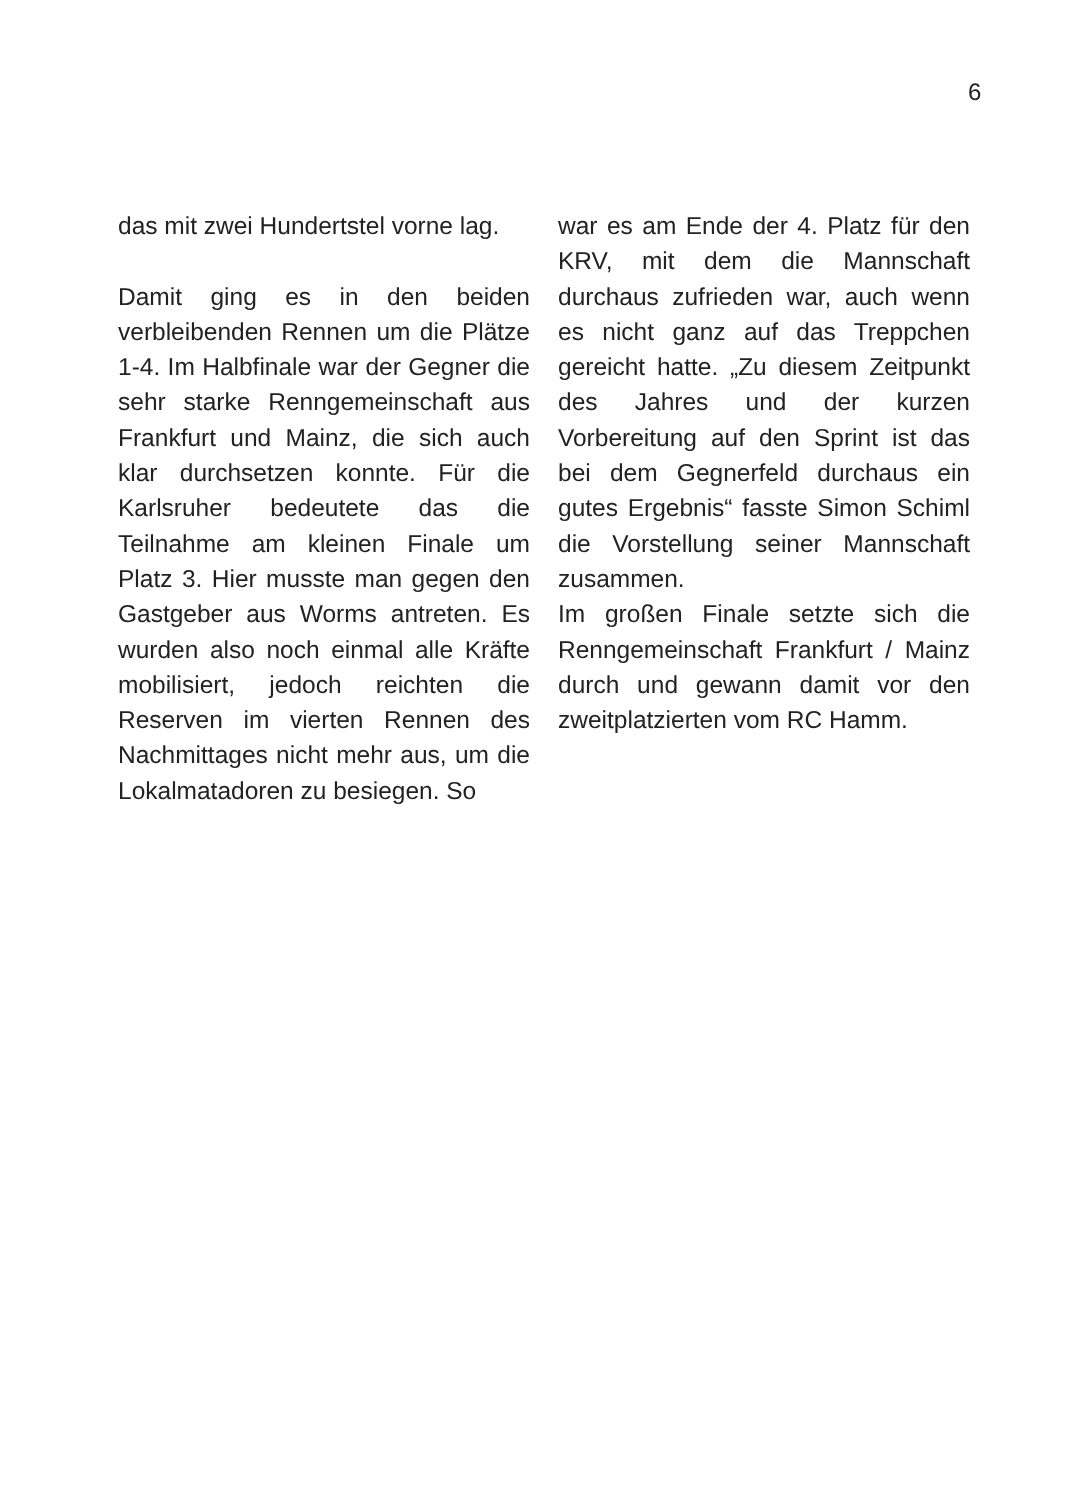6
das mit zwei Hundertstel vorne lag.
Damit ging es in den beiden verbleibenden Rennen um die Plätze 1-4. Im Halbfinale war der Gegner die sehr starke Renngemeinschaft aus Frankfurt und Mainz, die sich auch klar durchsetzen konnte. Für die Karlsruher bedeutete das die Teilnahme am kleinen Finale um Platz 3. Hier musste man gegen den Gastgeber aus Worms antreten. Es wurden also noch einmal alle Kräfte mobilisiert, jedoch reichten die Reserven im vierten Rennen des Nachmittages nicht mehr aus, um die Lokalmatadoren zu besiegen. So
war es am Ende der 4. Platz für den KRV, mit dem die Mannschaft durchaus zufrieden war, auch wenn es nicht ganz auf das Treppchen gereicht hatte. „Zu diesem Zeitpunkt des Jahres und der kurzen Vorbereitung auf den Sprint ist das bei dem Gegnerfeld durchaus ein gutes Ergebnis“ fasste Simon Schiml die Vorstellung seiner Mannschaft zusammen.
Im großen Finale setzte sich die Renngemeinschaft Frankfurt / Mainz durch und gewann damit vor den zweitplatzierten vom RC Hamm.